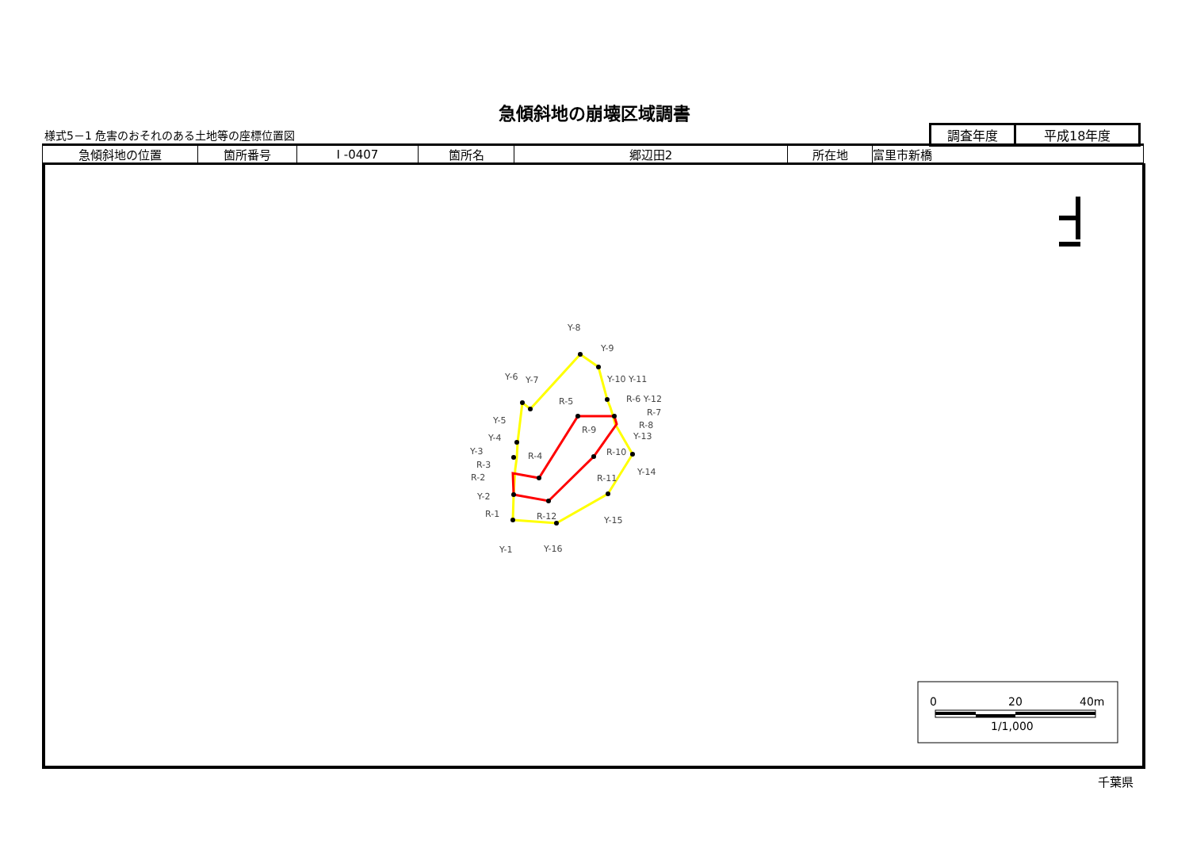急傾斜地の崩壊区域調書
様式5－1 危害のおそれのある土地等の座標位置図
| 調査年度 | 平成18年度 |
| 急傾斜地の位置 | 箇所番号 | I -0407 | 箇所名 | 郷辺田2 | 所在地 | 富里市新橋 |
Y-1
Y-16
Y-15
Y-14
Y-8
Y-9
Y-6
Y-7
Y-10 Y-11
R-5
R-6 Y-12
R-7
R-8
R-9
Y-13
R-10
Y-5
Y-4
Y-3
R-3
R-2
Y-2
R-1
R-4
R-11
R-12
0
20
40m
1/1,000
千葉県